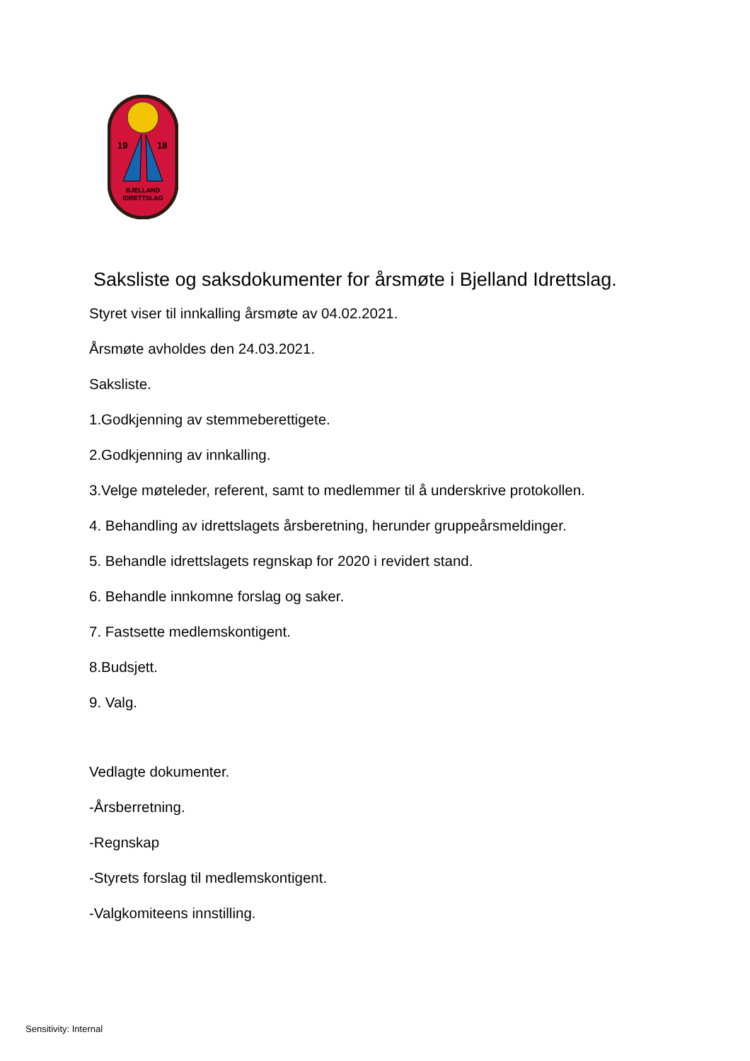19
18
BJELLAND
IDRETTSLAG
Saksliste og saksdokumenter for årsmøte i Bjelland Idrettslag.
Styret viser til innkalling årsmøte av 04.02.2021.
Årsmøte avholdes den 24.03.2021.
Saksliste.
1.Godkjenning av stemmeberettigete.
2.Godkjenning av innkalling.
3.Velge møteleder, referent, samt to medlemmer til å underskrive protokollen.
4. Behandling av idrettslagets årsberetning, herunder gruppeårsmeldinger.
5. Behandle idrettslagets regnskap for 2020 i revidert stand.
6. Behandle innkomne forslag og saker.
7. Fastsette medlemskontigent.
8.Budsjett.
9. Valg.
Vedlagte dokumenter.
-Årsberretning.
-Regnskap
-Styrets forslag til medlemskontigent.
-Valgkomiteens innstilling.
Sensitivity: Internal